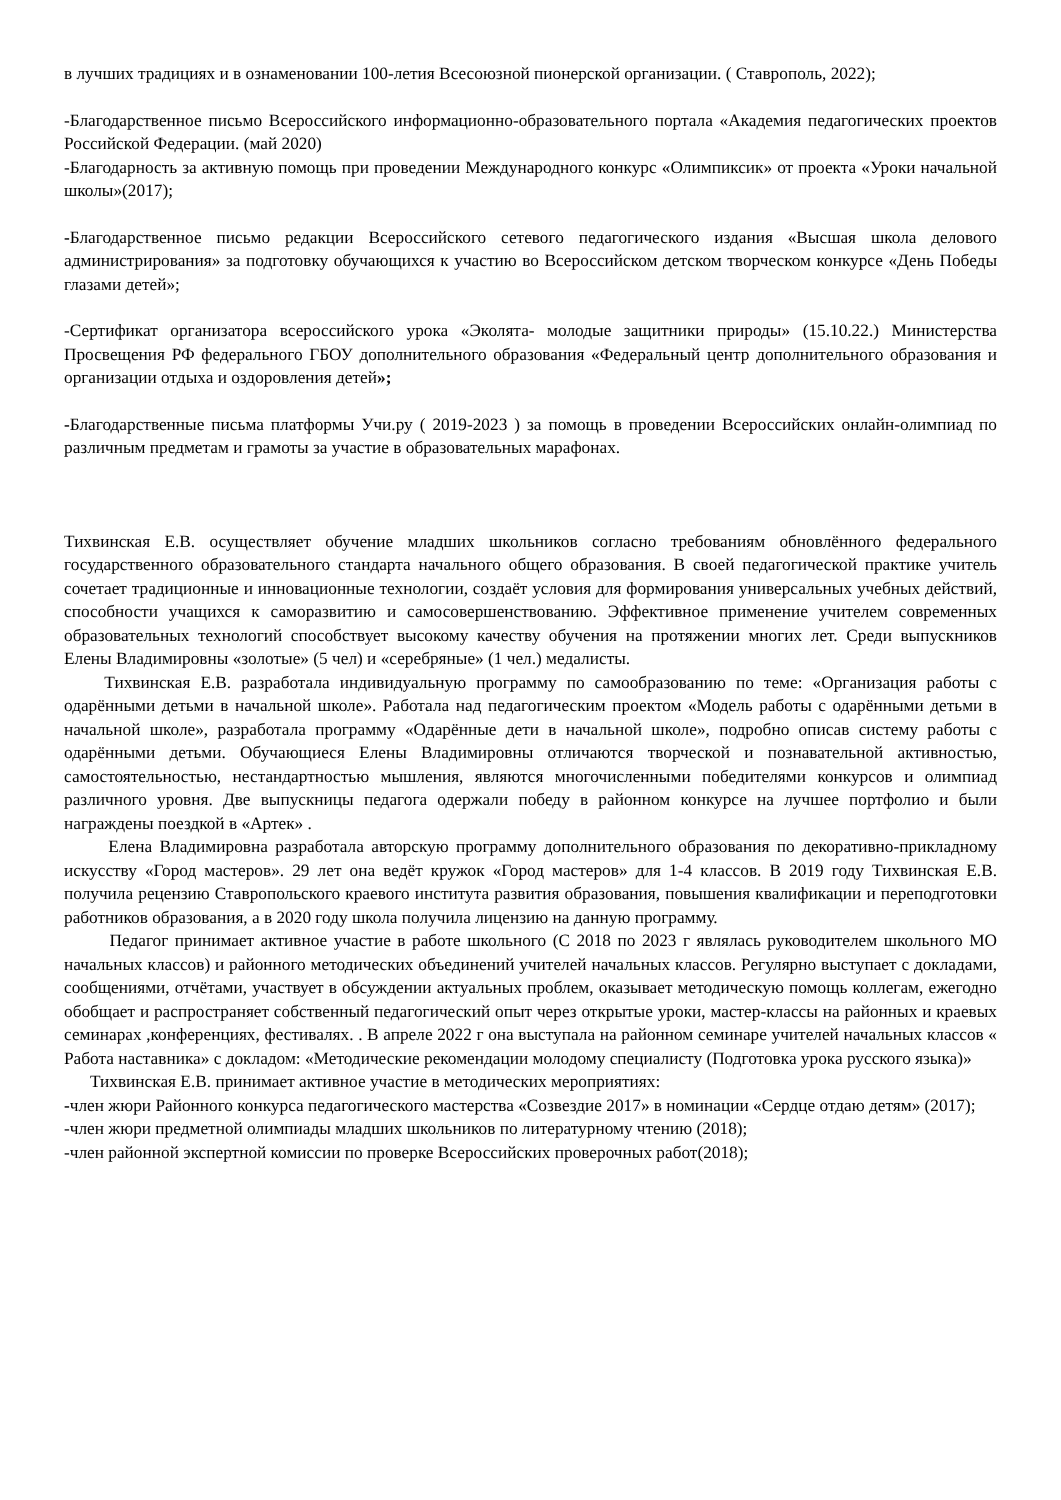в лучших традициях и в ознаменовании 100-летия Всесоюзной пионерской организации. ( Ставрополь, 2022);
-Благодарственное письмо Всероссийского информационно-образовательного портала «Академия педагогических проектов Российской Федерации. (май 2020)
-Благодарность за активную помощь при проведении Международного конкурс «Олимпиксик» от проекта «Уроки начальной школы»(2017);
-Благодарственное письмо редакции Всероссийского сетевого педагогического издания «Высшая школа делового администрирования» за подготовку обучающихся к участию во Всероссийском детском творческом конкурсе «День Победы глазами детей»;
-Сертификат организатора всероссийского урока «Эколята- молодые защитники природы» (15.10.22.) Министерства Просвещения РФ федерального ГБОУ дополнительного образования «Федеральный центр дополнительного образования и организации отдыха и оздоровления детей»;
-Благодарственные письма платформы Учи.ру ( 2019-2023 ) за помощь в проведении Всероссийских онлайн-олимпиад по различным предметам и грамоты за участие в образовательных марафонах.
Тихвинская Е.В. осуществляет обучение младших школьников согласно требованиям обновлённого федерального государственного образовательного стандарта начального общего образования. В своей педагогической практике учитель сочетает традиционные и инновационные технологии, создаёт условия для формирования универсальных учебных действий, способности учащихся к саморазвитию и самосовершенствованию. Эффективное применение учителем современных образовательных технологий способствует высокому качеству обучения на протяжении многих лет. Среди выпускников Елены Владимировны «золотые» (5 чел) и «серебряные» (1 чел.) медалисты.
Тихвинская Е.В. разработала индивидуальную программу по самообразованию по теме: «Организация работы с одарёнными детьми в начальной школе». Работала над педагогическим проектом «Модель работы с одарёнными детьми в начальной школе», разработала программу «Одарённые дети в начальной школе», подробно описав систему работы с одарёнными детьми. Обучающиеся Елены Владимировны отличаются творческой и познавательной активностью, самостоятельностью, нестандартностью мышления, являются многочисленными победителями конкурсов и олимпиад различного уровня. Две выпускницы педагога одержали победу в районном конкурсе на лучшее портфолио и были награждены поездкой в «Артек» .
Елена Владимировна разработала авторскую программу дополнительного образования по декоративно-прикладному искусству «Город мастеров». 29 лет она ведёт кружок «Город мастеров» для 1-4 классов. В 2019 году Тихвинская Е.В. получила рецензию Ставропольского краевого института развития образования, повышения квалификации и переподготовки работников образования, а в 2020 году школа получила лицензию на данную программу.
Педагог принимает активное участие в работе школьного (С 2018 по 2023 г являлась руководителем школьного МО начальных классов) и районного методических объединений учителей начальных классов. Регулярно выступает с докладами, сообщениями, отчётами, участвует в обсуждении актуальных проблем, оказывает методическую помощь коллегам, ежегодно обобщает и распространяет собственный педагогический опыт через открытые уроки, мастер-классы на районных и краевых семинарах ,конференциях, фестивалях. . В апреле 2022 г она выступала на районном семинаре учителей начальных классов « Работа наставника» с докладом: «Методические рекомендации молодому специалисту (Подготовка урока русского языка)»
Тихвинская Е.В. принимает активное участие в методических мероприятиях:
-член жюри Районного конкурса педагогического мастерства «Созвездие 2017» в номинации «Сердце отдаю детям» (2017);
-член жюри предметной олимпиады младших школьников по литературному чтению (2018);
-член районной экспертной комиссии по проверке Всероссийских проверочных работ(2018);